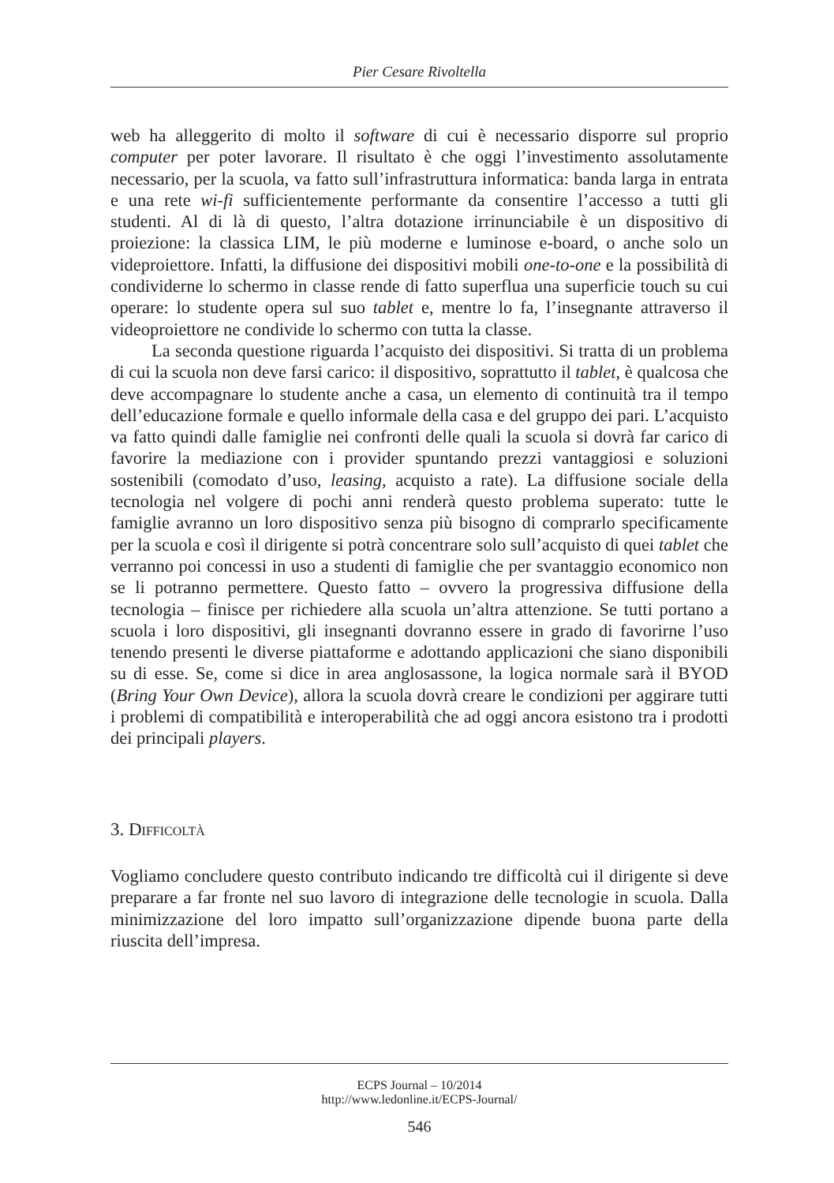Pier Cesare Rivoltella
web ha alleggerito di molto il software di cui è necessario disporre sul proprio computer per poter lavorare. Il risultato è che oggi l’investimento assolutamente necessario, per la scuola, va fatto sull’infrastruttura informatica: banda larga in entrata e una rete wi-fi sufficientemente performante da consentire l’accesso a tutti gli studenti. Al di là di questo, l’altra dotazione irrinunciabile è un dispositivo di proiezione: la classica LIM, le più moderne e luminose e-board, o anche solo un videproiettore. Infatti, la diffusione dei dispositivi mobili one-to-one e la possibilità di condividerne lo schermo in classe rende di fatto superflua una superficie touch su cui operare: lo studente opera sul suo tablet e, mentre lo fa, l’insegnante attraverso il videoproiettore ne condivide lo schermo con tutta la classe.
La seconda questione riguarda l’acquisto dei dispositivi. Si tratta di un problema di cui la scuola non deve farsi carico: il dispositivo, soprattutto il tablet, è qualcosa che deve accompagnare lo studente anche a casa, un elemento di continuità tra il tempo dell’educazione formale e quello informale della casa e del gruppo dei pari. L’acquisto va fatto quindi dalle famiglie nei confronti delle quali la scuola si dovrà far carico di favorire la mediazione con i provider spuntando prezzi vantaggiosi e soluzioni sostenibili (comodato d’uso, leasing, acquisto a rate). La diffusione sociale della tecnologia nel volgere di pochi anni renderà questo problema superato: tutte le famiglie avranno un loro dispositivo senza più bisogno di comprarlo specificamente per la scuola e così il dirigente si potrà concentrare solo sull’acquisto di quei tablet che verranno poi concessi in uso a studenti di famiglie che per svantaggio economico non se li potranno permettere. Questo fatto – ovvero la progressiva diffusione della tecnologia – finisce per richiedere alla scuola un’altra attenzione. Se tutti portano a scuola i loro dispositivi, gli insegnanti dovranno essere in grado di favorirne l’uso tenendo presenti le diverse piattaforme e adottando applicazioni che siano disponibili su di esse. Se, come si dice in area anglosassone, la logica normale sarà il BYOD (Bring Your Own Device), allora la scuola dovrà creare le condizioni per aggirare tutti i problemi di compatibilità e interoperabilità che ad oggi ancora esistono tra i prodotti dei principali players.
3. Difficoltà
Vogliamo concludere questo contributo indicando tre difficoltà cui il dirigente si deve preparare a far fronte nel suo lavoro di integrazione delle tecnologie in scuola. Dalla minimizzazione del loro impatto sull’organizzazione dipende buona parte della riuscita dell’impresa.
ECPS Journal – 10/2014
http://www.ledonline.it/ECPS-Journal/
546